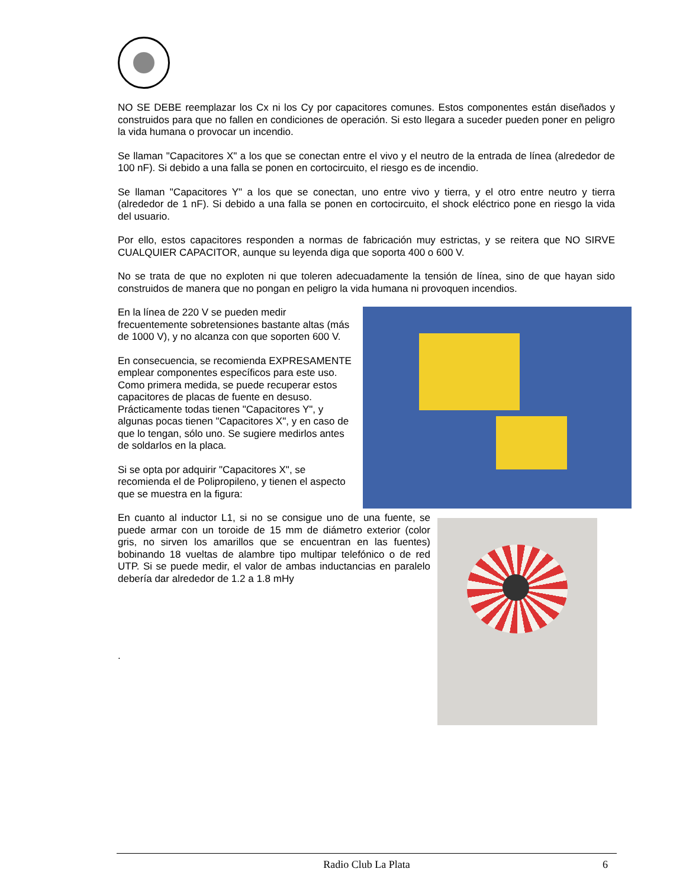NO SE DEBE reemplazar los Cx ni los Cy por capacitores comunes. Estos componentes están diseñados y construidos para que no fallen en condiciones de operación. Si esto llegara a suceder pueden poner en peligro la vida humana o provocar un incendio.
Se llaman "Capacitores X" a los que se conectan entre el vivo y el neutro de la entrada de línea (alrededor de 100 nF). Si debido a una falla se ponen en cortocircuito, el riesgo es de incendio.
Se llaman "Capacitores Y" a los que se conectan, uno entre vivo y tierra, y el otro entre neutro y tierra (alrededor de 1 nF). Si debido a una falla se ponen en cortocircuito, el shock eléctrico pone en riesgo la vida del usuario.
Por ello, estos capacitores responden a normas de fabricación muy estrictas, y se reitera que NO SIRVE CUALQUIER CAPACITOR, aunque su leyenda diga que soporta 400 o 600 V.
No se trata de que no exploten ni que toleren adecuadamente la tensión de línea, sino de que hayan sido construidos de manera que no pongan en peligro la vida humana ni provoquen incendios.
En la línea de 220 V se pueden medir frecuentemente sobretensiones bastante altas (más de 1000 V), y no alcanza con que soporten 600 V.
En consecuencia, se recomienda EXPRESAMENTE emplear componentes específicos para este uso. Como primera medida, se puede recuperar estos capacitores de placas de fuente en desuso. Prácticamente todas tienen "Capacitores Y", y algunas pocas tienen "Capacitores X", y en caso de que lo tengan, sólo uno. Se sugiere medirlos antes de soldarlos en la placa.
Si se opta por adquirir "Capacitores X", se recomienda el de Polipropileno, y tienen el aspecto que se muestra en la figura:
En cuanto al inductor L1, si no se consigue uno de una fuente, se puede armar con un toroide de 15 mm de diámetro exterior (color gris, no sirven los amarillos que se encuentran en las fuentes) bobinando 18 vueltas de alambre tipo multipar telefónico o de red UTP. Si se puede medir, el valor de ambas inductancias en paralelo debería dar alrededor de 1.2 a 1.8 mHy
.
Radio Club La Plata 6